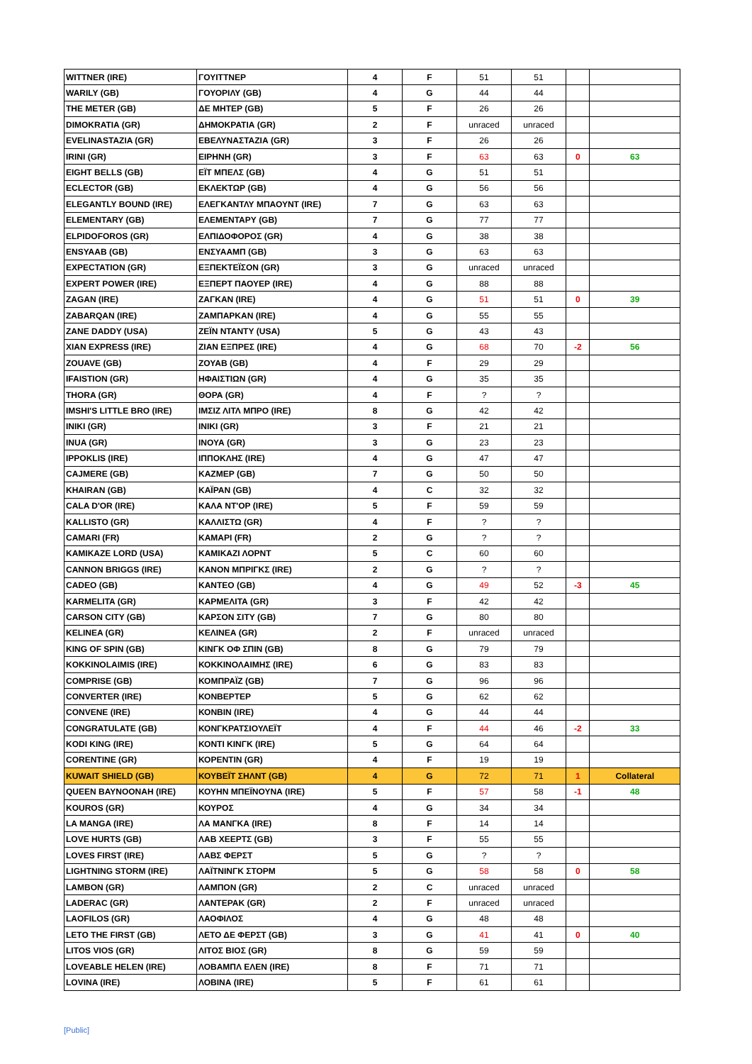| WITTNER (IRE) | ΓΟΥΙΤΤΝΕΡ | 4 | F | 51 | 51 | | |
| WARILY (GB) | ΓΟΥΟΡΙΛΥ (GB) | 4 | G | 44 | 44 | | |
| THE METER (GB) | ΔΕ ΜΗΤΕΡ (GB) | 5 | F | 26 | 26 | | |
| DIMOKRATIA (GR) | ΔΗΜΟΚΡΑΤΙΑ (GR) | 2 | F | unraced | unraced | | |
| EVELINASTAZIA (GR) | ΕΒΕΛΥΝΑΣΤΑΖΙΑ (GR) | 3 | F | 26 | 26 | | |
| IRINI (GR) | ΕΙΡΗΝΗ (GR) | 3 | F | 63 | 63 | 0 | 63 |
| EIGHT BELLS (GB) | ΕΪΤ ΜΠΕΛΣ (GB) | 4 | G | 51 | 51 | | |
| ECLECTOR (GB) | ΕΚΛΕΚΤΩΡ (GB) | 4 | G | 56 | 56 | | |
| ELEGANTLY BOUND (IRE) | ΕΛΕΓΚΑΝΤΛΥ ΜΠΑΟΥΝΤ (IRE) | 7 | G | 63 | 63 | | |
| ELEMENTARY (GB) | ΕΛΕΜΕΝΤΑΡΥ (GB) | 7 | G | 77 | 77 | | |
| ELPIDOFOROS (GR) | ΕΛΠΙΔΟΦΟΡΟΣ (GR) | 4 | G | 38 | 38 | | |
| ENSYAAB (GB) | ΕΝΣΥΑΑΜΠ (GB) | 3 | G | 63 | 63 | | |
| EXPECTATION (GR) | ΕΞΠΕΚΤΕΪΣΟΝ (GR) | 3 | G | unraced | unraced | | |
| EXPERT POWER (IRE) | ΕΞΠΕΡΤ ΠΑΟΥΕΡ (IRE) | 4 | G | 88 | 88 | | |
| ZAGAN (IRE) | ΖΑΓΚΑΝ (IRE) | 4 | G | 51 | 51 | 0 | 39 |
| ZABARQAN (IRE) | ΖΑΜΠΑΡΚΑΝ (IRE) | 4 | G | 55 | 55 | | |
| ZANE DADDY (USA) | ΖΕΪΝ ΝΤΑΝΤΥ (USA) | 5 | G | 43 | 43 | | |
| XIAN EXPRESS (IRE) | ΖΙΑΝ ΕΞΠΡΕΣ (IRE) | 4 | G | 68 | 70 | -2 | 56 |
| ZOUAVE (GB) | ΖΟΥΑΒ (GB) | 4 | F | 29 | 29 | | |
| IFAISTION (GR) | ΗΦΑΙΣΤΙΩΝ (GR) | 4 | G | 35 | 35 | | |
| THORA (GR) | ΘΟΡΑ (GR) | 4 | F | ? | ? | | |
| IMSHI'S LITTLE BRO (IRE) | ΙΜΣΙΖ ΛΙΤΛ ΜΠΡΟ (IRE) | 8 | G | 42 | 42 | | |
| INIKI (GR) | ΙΝΙΚΙ (GR) | 3 | F | 21 | 21 | | |
| INUA (GR) | ΙΝΟΥΑ (GR) | 3 | G | 23 | 23 | | |
| IPPOKLIS (IRE) | ΙΠΠΟΚΛΗΣ (IRE) | 4 | G | 47 | 47 | | |
| CAJMERE (GB) | ΚΑΖΜΕΡ (GB) | 7 | G | 50 | 50 | | |
| KHAIRAN (GB) | ΚΑΪΡΑΝ (GB) | 4 | C | 32 | 32 | | |
| CALA D'OR (IRE) | ΚΑΛΑ ΝΤ'ΟΡ (IRE) | 5 | F | 59 | 59 | | |
| KALLISTO (GR) | ΚΑΛΛΙΣΤΩ (GR) | 4 | F | ? | ? | | |
| CAMARI (FR) | ΚΑΜΑΡΙ (FR) | 2 | G | ? | ? | | |
| KAMIKAZE LORD (USA) | ΚΑΜΙΚΑΖΙ ΛΟΡΝΤ | 5 | C | 60 | 60 | | |
| CANNON BRIGGS (IRE) | ΚΑΝΟΝ ΜΠΡΙΓΚΣ (IRE) | 2 | G | ? | ? | | |
| CADEO (GB) | ΚΑΝΤΕΟ (GB) | 4 | G | 49 | 52 | -3 | 45 |
| KARMELITA (GR) | ΚΑΡΜΕΛΙΤΑ (GR) | 3 | F | 42 | 42 | | |
| CARSON CITY (GB) | ΚΑΡΣΟΝ ΣΙΤΥ (GB) | 7 | G | 80 | 80 | | |
| KELINEA (GR) | ΚΕΛΙΝΕΑ (GR) | 2 | F | unraced | unraced | | |
| KING OF SPIN (GB) | ΚΙΝΓΚ ΟΦ ΣΠΙΝ (GB) | 8 | G | 79 | 79 | | |
| KOKKINOLAIMIS (IRE) | ΚΟΚΚΙΝΟΛΑΙΜΗΣ (IRE) | 6 | G | 83 | 83 | | |
| COMPRISE (GB) | ΚΟΜΠΡΑΪΖ (GB) | 7 | G | 96 | 96 | | |
| CONVERTER (IRE) | ΚΟΝΒΕΡΤΕΡ | 5 | G | 62 | 62 | | |
| CONVENE (IRE) | ΚΟΝΒΙΝ (IRE) | 4 | G | 44 | 44 | | |
| CONGRATULATE (GB) | ΚΟΝΓΚΡΑΤΣΙΟΥΛΕΪΤ | 4 | F | 44 | 46 | -2 | 33 |
| KODI KING (IRE) | ΚΟΝΤΙ ΚΙΝΓΚ (IRE) | 5 | G | 64 | 64 | | |
| CORENTINE (GR) | ΚΟΡΕΝΤΙΝ (GR) | 4 | F | 19 | 19 | | |
| KUWAIT SHIELD (GB) | ΚΟΥΒΕΪΤ ΣΗΛΝΤ (GB) | 4 | G | 72 | 71 | 1 | Collateral |
| QUEEN BAYNOONAH (IRE) | ΚΟΥΗΝ ΜΠΕΪΝΟΥΝΑ (IRE) | 5 | F | 57 | 58 | -1 | 48 |
| KOUROS (GR) | ΚΟΥΡΟΣ | 4 | G | 34 | 34 | | |
| LA MANGA (IRE) | ΛΑ ΜΑΝΓΚΑ (IRE) | 8 | F | 14 | 14 | | |
| LOVE HURTS (GB) | ΛΑΒ ΧΕΕΡΤΣ (GB) | 3 | F | 55 | 55 | | |
| LOVES FIRST (IRE) | ΛΑΒΣ ΦΕΡΣΤ | 5 | G | ? | ? | | |
| LIGHTNING STORM (IRE) | ΛΑΪΤΝΙΝΓΚ ΣΤΟΡΜ | 5 | G | 58 | 58 | 0 | 58 |
| LAMBON (GR) | ΛΑΜΠΟΝ (GR) | 2 | C | unraced | unraced | | |
| LADERAC (GR) | ΛΑΝΤΕΡΑΚ (GR) | 2 | F | unraced | unraced | | |
| LAOFILOS (GR) | ΛΑΟΦΙΛΟΣ | 4 | G | 48 | 48 | | |
| LETO THE FIRST (GB) | ΛΕΤΟ ΔΕ ΦΕΡΣΤ (GB) | 3 | G | 41 | 41 | 0 | 40 |
| LITOS VIOS (GR) | ΛΙΤΟΣ ΒΙΟΣ (GR) | 8 | G | 59 | 59 | | |
| LOVEABLE HELEN (IRE) | ΛΟΒΑΜΠΛ ΕΛΕΝ (IRE) | 8 | F | 71 | 71 | | |
| LOVINA (IRE) | ΛΟΒΙΝΑ (IRE) | 5 | F | 61 | 61 | | |
[Public]